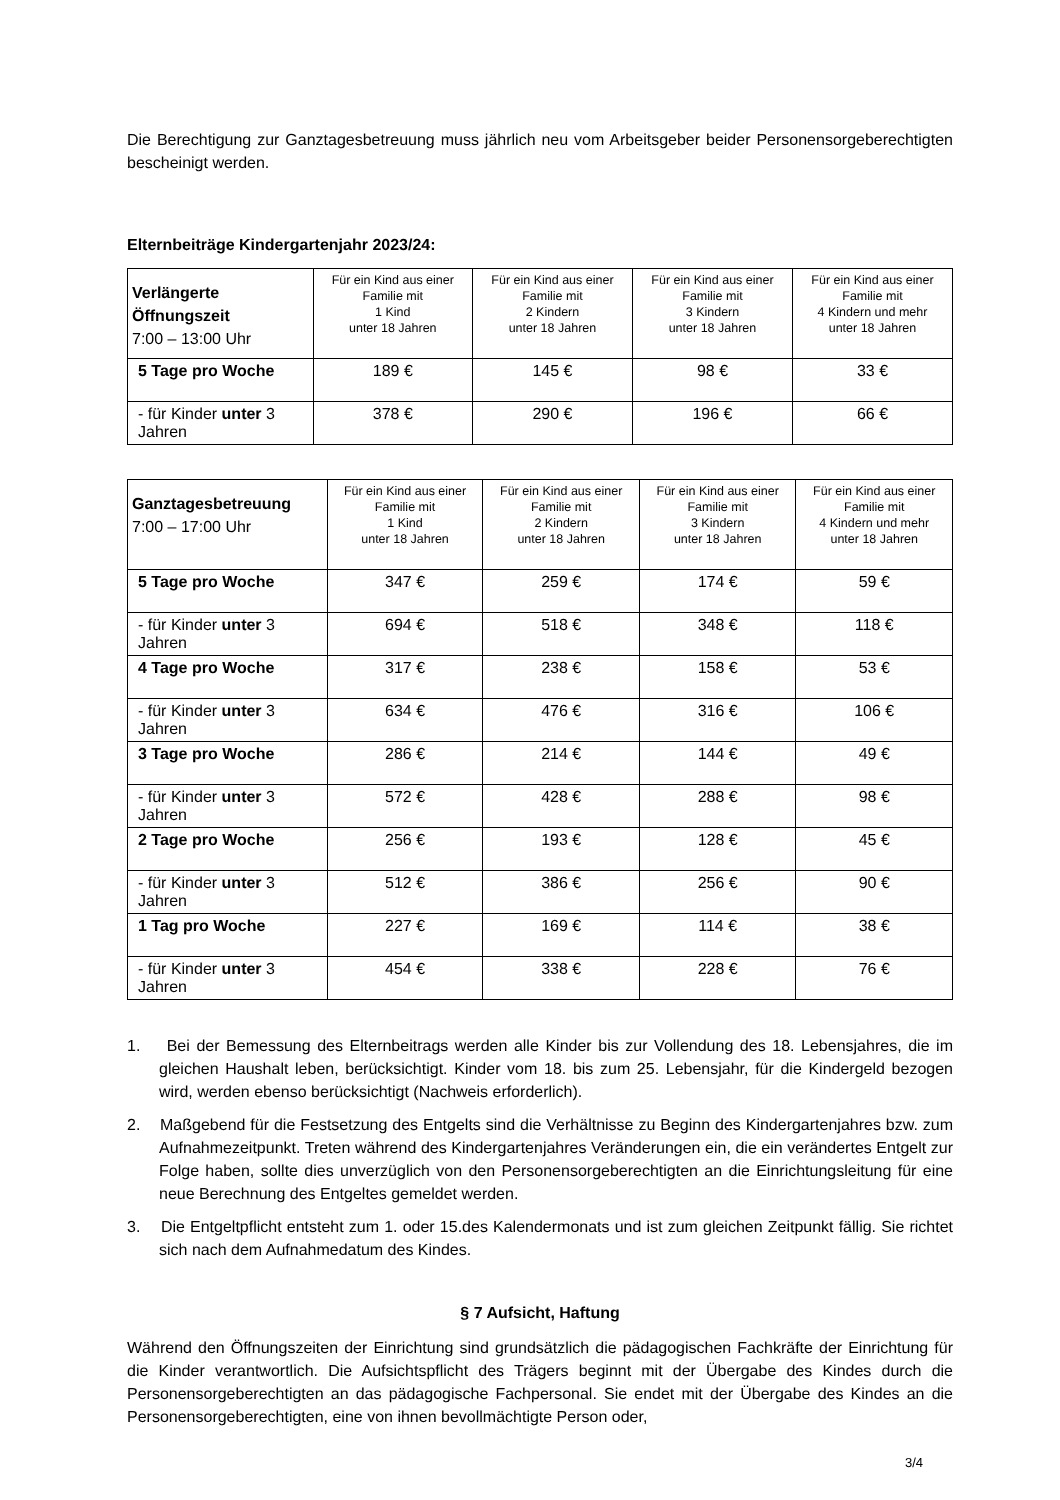Die Berechtigung zur Ganztagesbetreuung muss jährlich neu vom Arbeitsgeber beider Personensorgeberechtigten bescheinigt werden.
Elternbeiträge Kindergartenjahr 2023/24:
| Verlängerte Öffnungszeit 7:00 – 13:00 Uhr | Für ein Kind aus einer Familie mit 1 Kind unter 18 Jahren | Für ein Kind aus einer Familie mit 2 Kindern unter 18 Jahren | Für ein Kind aus einer Familie mit 3 Kindern unter 18 Jahren | Für ein Kind aus einer Familie mit 4 Kindern und mehr unter 18 Jahren |
| --- | --- | --- | --- | --- |
| 5 Tage pro Woche | 189 € | 145 € | 98 € | 33 € |
| - für Kinder unter 3 Jahren | 378 € | 290 € | 196 € | 66 € |
| Ganztagesbetreuung 7:00 – 17:00 Uhr | Für ein Kind aus einer Familie mit 1 Kind unter 18 Jahren | Für ein Kind aus einer Familie mit 2 Kindern unter 18 Jahren | Für ein Kind aus einer Familie mit 3 Kindern unter 18 Jahren | Für ein Kind aus einer Familie mit 4 Kindern und mehr unter 18 Jahren |
| --- | --- | --- | --- | --- |
| 5 Tage pro Woche | 347 € | 259 € | 174 € | 59 € |
| - für Kinder unter 3 Jahren | 694 € | 518 € | 348 € | 118 € |
| 4 Tage pro Woche | 317 € | 238 € | 158 € | 53 € |
| - für Kinder unter 3 Jahren | 634 € | 476 € | 316 € | 106 € |
| 3 Tage pro Woche | 286 € | 214 € | 144 € | 49 € |
| - für Kinder unter 3 Jahren | 572 € | 428 € | 288 € | 98 € |
| 2 Tage pro Woche | 256 € | 193 € | 128 € | 45 € |
| - für Kinder unter 3 Jahren | 512 € | 386 € | 256 € | 90 € |
| 1 Tag pro Woche | 227 € | 169 € | 114 € | 38 € |
| - für Kinder unter 3 Jahren | 454 € | 338 € | 228 € | 76 € |
1. Bei der Bemessung des Elternbeitrags werden alle Kinder bis zur Vollendung des 18. Lebensjahres, die im gleichen Haushalt leben, berücksichtigt. Kinder vom 18. bis zum 25. Lebensjahr, für die Kindergeld bezogen wird, werden ebenso berücksichtigt (Nachweis erforderlich).
2. Maßgebend für die Festsetzung des Entgelts sind die Verhältnisse zu Beginn des Kindergartenjahres bzw. zum Aufnahmezeitpunkt. Treten während des Kindergartenjahres Veränderungen ein, die ein verändertes Entgelt zur Folge haben, sollte dies unverzüglich von den Personensorgeberechtigten an die Einrichtungsleitung für eine neue Berechnung des Entgeltes gemeldet werden.
3. Die Entgeltpflicht entsteht zum 1. oder 15.des Kalendermonats und ist zum gleichen Zeitpunkt fällig. Sie richtet sich nach dem Aufnahmedatum des Kindes.
§ 7 Aufsicht, Haftung
Während den Öffnungszeiten der Einrichtung sind grundsätzlich die pädagogischen Fachkräfte der Einrichtung für die Kinder verantwortlich. Die Aufsichtspflicht des Trägers beginnt mit der Übergabe des Kindes durch die Personensorgeberechtigten an das pädagogische Fachpersonal. Sie endet mit der Übergabe des Kindes an die Personensorgeberechtigten, eine von ihnen bevollmächtigte Person oder,
3/4